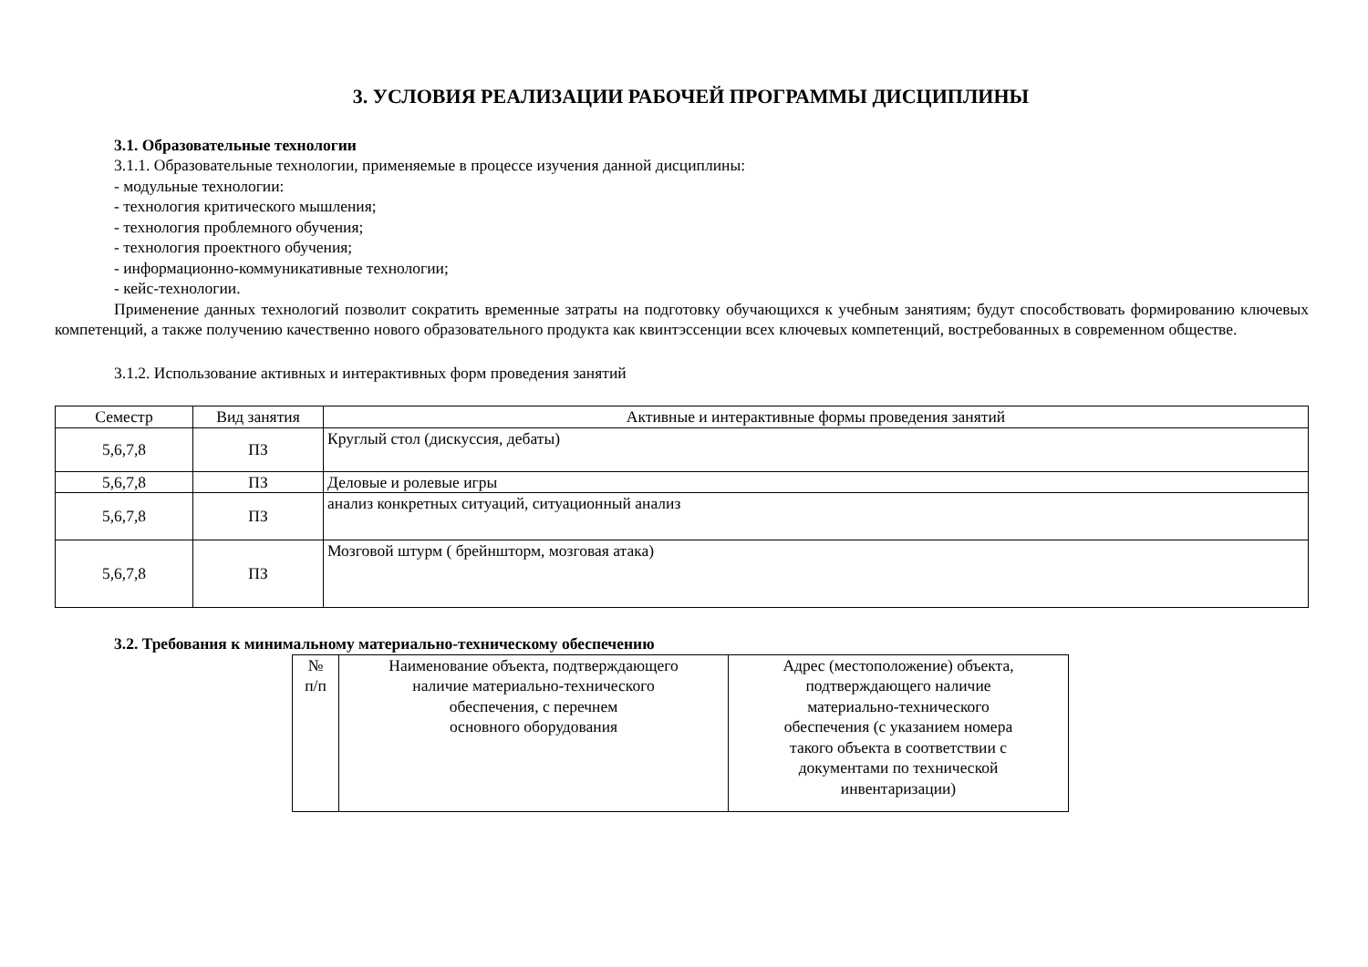3. УСЛОВИЯ РЕАЛИЗАЦИИ РАБОЧЕЙ ПРОГРАММЫ ДИСЦИПЛИНЫ
3.1. Образовательные технологии
3.1.1. Образовательные технологии, применяемые в процессе изучения данной дисциплины:
- модульные технологии:
- технология критического мышления;
- технология проблемного обучения;
- технология проектного обучения;
- информационно-коммуникативные технологии;
- кейс-технологии.
Применение данных технологий позволит сократить временные затраты на подготовку обучающихся к учебным занятиям; будут способствовать формированию ключевых компетенций, а также получению качественно нового образовательного продукта как квинтэссенции всех ключевых компетенций, востребованных в современном обществе.
3.1.2. Использование активных и интерактивных форм проведения занятий
| Семестр | Вид занятия | Активные и интерактивные формы проведения занятий |
| --- | --- | --- |
| 5,6,7,8 | ПЗ | Круглый стол (дискуссия, дебаты) |
| 5,6,7,8 | ПЗ | Деловые и ролевые игры |
| 5,6,7,8 | ПЗ | анализ конкретных ситуаций, ситуационный анализ |
| 5,6,7,8 | ПЗ | Мозговой штурм ( брейншторм, мозговая атака) |
3.2. Требования к минимальному материально-техническому обеспечению
| № п/п | Наименование объекта, подтверждающего наличие материально-технического обеспечения, с перечнем основного оборудования | Адрес (местоположение) объекта, подтверждающего наличие материально-технического обеспечения (с указанием номера такого объекта в соответствии с документами по технической инвентаризации) |